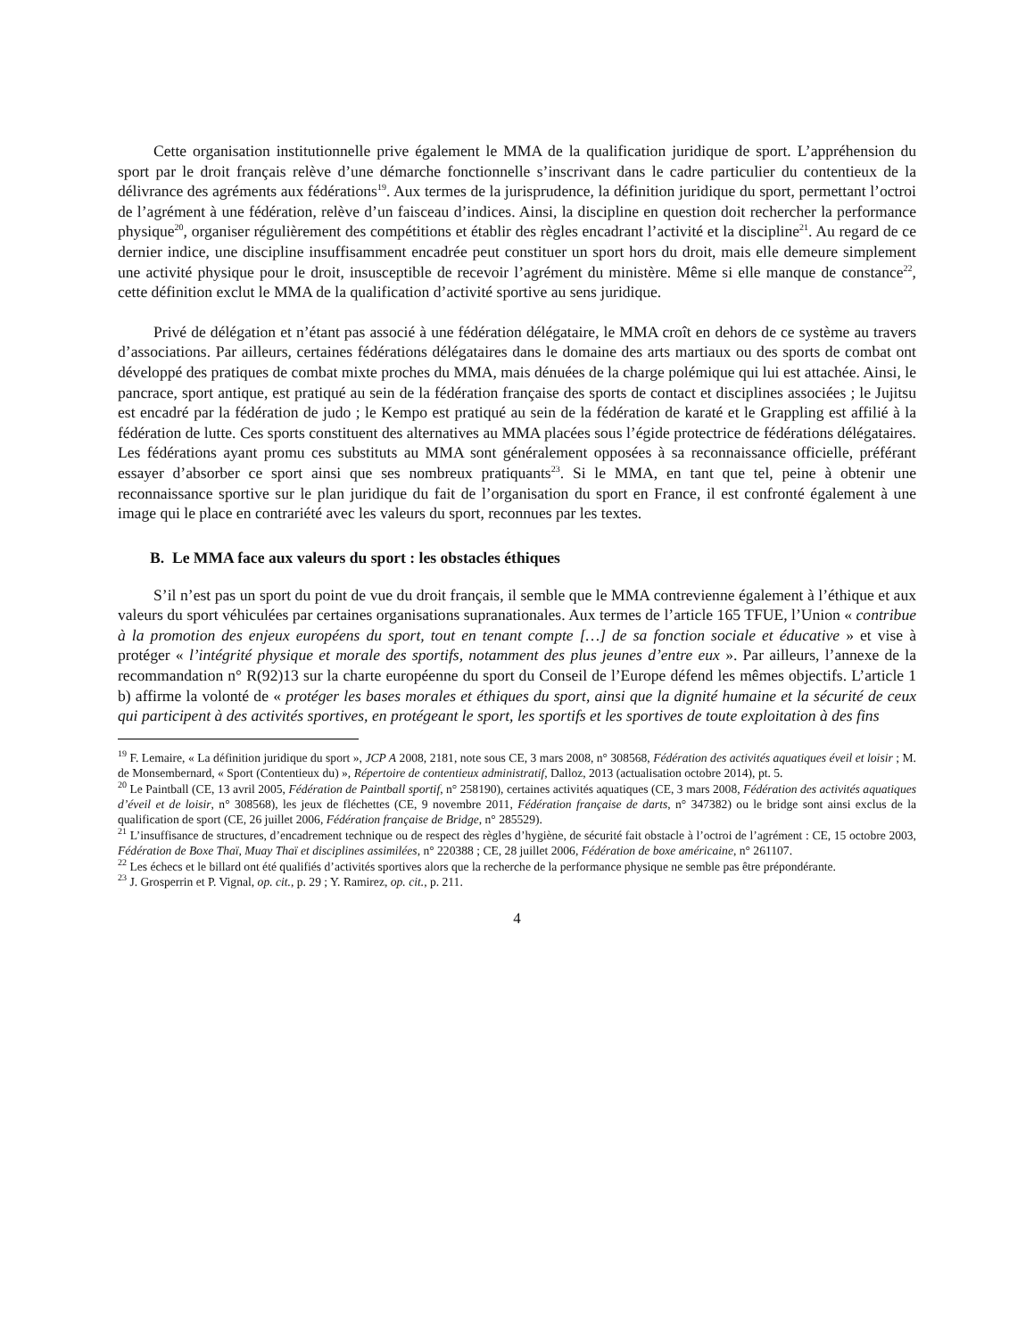Cette organisation institutionnelle prive également le MMA de la qualification juridique de sport. L’appréhension du sport par le droit français relève d’une démarche fonctionnelle s’inscrivant dans le cadre particulier du contentieux de la délivrance des agréments aux fédérations<sup>19</sup>. Aux termes de la jurisprudence, la définition juridique du sport, permettant l’octroi de l’agrément à une fédération, relève d’un faisceau d’indices. Ainsi, la discipline en question doit rechercher la performance physique<sup>20</sup>, organiser régulièrement des compétitions et établir des règles encadrant l’activité et la discipline<sup>21</sup>. Au regard de ce dernier indice, une discipline insuffisamment encadrée peut constituer un sport hors du droit, mais elle demeure simplement une activité physique pour le droit, insusceptible de recevoir l’agrément du ministère. Même si elle manque de constance<sup>22</sup>, cette définition exclut le MMA de la qualification d’activité sportive au sens juridique.
Privé de délégation et n’étant pas associé à une fédération délégataire, le MMA croît en dehors de ce système au travers d’associations. Par ailleurs, certaines fédérations délégataires dans le domaine des arts martiaux ou des sports de combat ont développé des pratiques de combat mixte proches du MMA, mais dénuées de la charge polémique qui lui est attachée. Ainsi, le pancrace, sport antique, est pratiqué au sein de la fédération française des sports de contact et disciplines associées ; le Jujitsu est encadré par la fédération de judo ; le Kempo est pratiqué au sein de la fédération de karaté et le Grappling est affilié à la fédération de lutte. Ces sports constituent des alternatives au MMA placées sous l’égide protectrice de fédérations délégataires. Les fédérations ayant promu ces substituts au MMA sont généralement opposées à sa reconnaissance officielle, préférant essayer d’absorber ce sport ainsi que ses nombreux pratiquants<sup>23</sup>. Si le MMA, en tant que tel, peine à obtenir une reconnaissance sportive sur le plan juridique du fait de l’organisation du sport en France, il est confronté également à une image qui le place en contrariété avec les valeurs du sport, reconnues par les textes.
B. Le MMA face aux valeurs du sport : les obstacles éthiques
S’il n’est pas un sport du point de vue du droit français, il semble que le MMA contrevienne également à l’éthique et aux valeurs du sport véhiculées par certaines organisations supranationales. Aux termes de l’article 165 TFUE, l’Union « contribue à la promotion des enjeux européens du sport, tout en tenant compte […] de sa fonction sociale et éducative » et vise à protéger « l’intégrité physique et morale des sportifs, notamment des plus jeunes d’entre eux ». Par ailleurs, l’annexe de la recommandation n° R(92)13 sur la charte européenne du sport du Conseil de l’Europe défend les mêmes objectifs. L’article 1 b) affirme la volonté de « protéger les bases morales et éthiques du sport, ainsi que la dignité humaine et la sécurité de ceux qui participent à des activités sportives, en protégeant le sport, les sportifs et les sportives de toute exploitation à des fins
<sup>19</sup> F. Lemaire, « La définition juridique du sport », JCP A 2008, 2181, note sous CE, 3 mars 2008, n° 308568, Fédération des activités aquatiques éveil et loisir ; M. de Monsembernard, « Sport (Contentieux du) », Répertoire de contentieux administratif, Dalloz, 2013 (actualisation octobre 2014), pt. 5.
<sup>20</sup> Le Paintball (CE, 13 avril 2005, Fédération de Paintball sportif, n° 258190), certaines activités aquatiques (CE, 3 mars 2008, Fédération des activités aquatiques d’éveil et de loisir, n° 308568), les jeux de fléchettes (CE, 9 novembre 2011, Fédération française de darts, n° 347382) ou le bridge sont ainsi exclus de la qualification de sport (CE, 26 juillet 2006, Fédération française de Bridge, n° 285529).
<sup>21</sup> L’insuffisance de structures, d’encadrement technique ou de respect des règles d’hygiène, de sécurité fait obstacle à l’octroi de l’agrément : CE, 15 octobre 2003, Fédération de Boxe Thaï, Muay Thaï et disciplines assimilées, n° 220388 ; CE, 28 juillet 2006, Fédération de boxe américaine, n° 261107.
<sup>22</sup> Les échecs et le billard ont été qualifiés d’activités sportives alors que la recherche de la performance physique ne semble pas être prépondérante.
<sup>23</sup> J. Grosperrin et P. Vignal, op. cit., p. 29 ; Y. Ramirez, op. cit., p. 211.
4